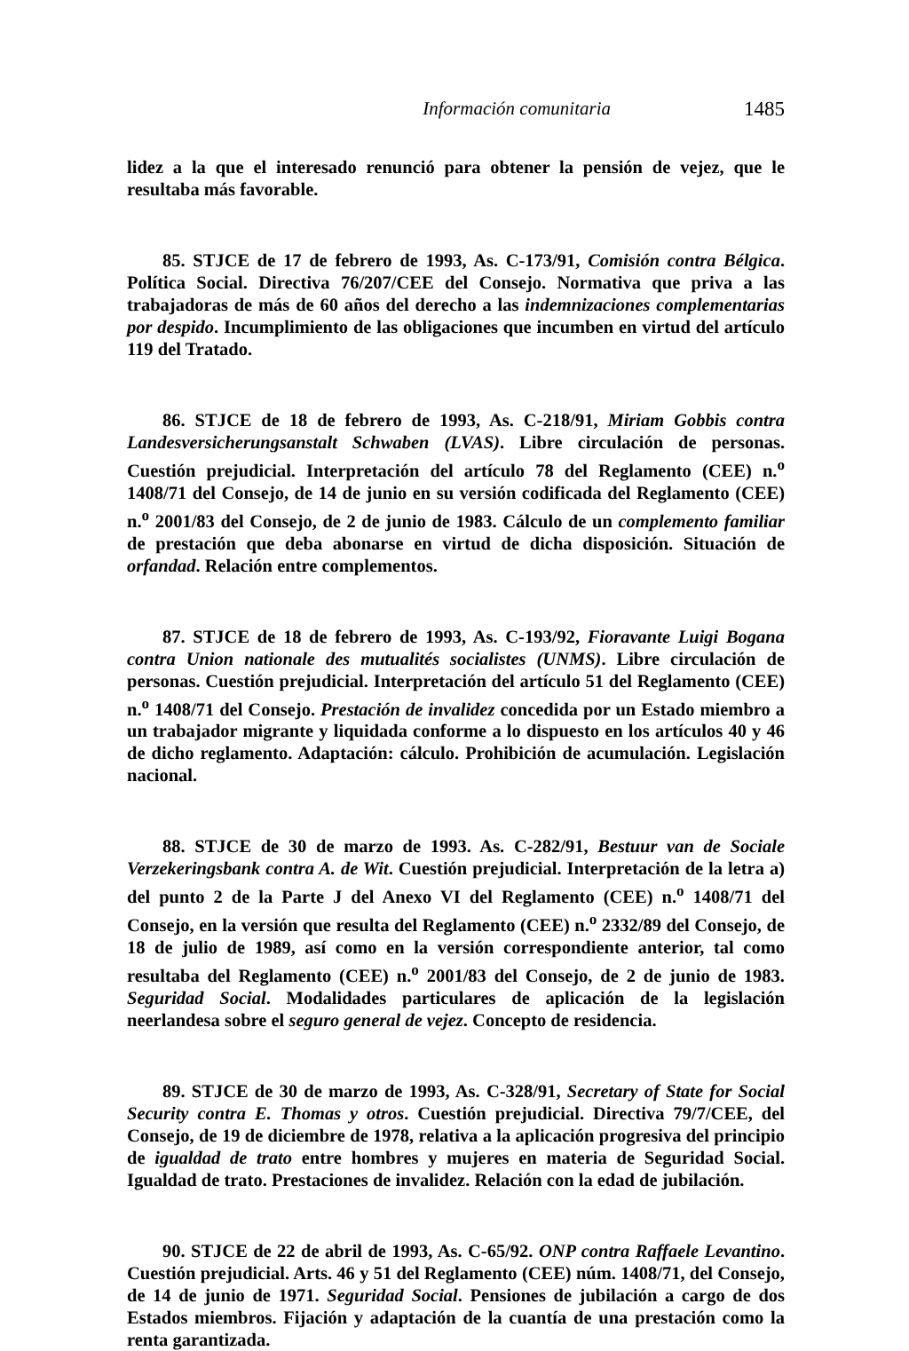Información comunitaria 1485
lidez a la que el interesado renunció para obtener la pensión de vejez, que le resultaba más favorable.
85. STJCE de 17 de febrero de 1993, As. C-173/91, Comisión contra Bélgica. Política Social. Directiva 76/207/CEE del Consejo. Normativa que priva a las trabajadoras de más de 60 años del derecho a las indemnizaciones complementarias por despido. Incumplimiento de las obligaciones que incumben en virtud del artículo 119 del Tratado.
86. STJCE de 18 de febrero de 1993, As. C-218/91, Miriam Gobbis contra Landesversicherungsanstalt Schwaben (LVAS). Libre circulación de personas. Cuestión prejudicial. Interpretación del artículo 78 del Reglamento (CEE) n.<sup>o</sup> 1408/71 del Consejo, de 14 de junio en su versión codificada del Reglamento (CEE) n.<sup>o</sup> 2001/83 del Consejo, de 2 de junio de 1983. Cálculo de un complemento familiar de prestación que deba abonarse en virtud de dicha disposición. Situación de orfandad. Relación entre complementos.
87. STJCE de 18 de febrero de 1993, As. C-193/92, Fioravante Luigi Bogana contra Union nationale des mutualités socialistes (UNMS). Libre circulación de personas. Cuestión prejudicial. Interpretación del artículo 51 del Reglamento (CEE) n.<sup>o</sup> 1408/71 del Consejo. Prestación de invalidez concedida por un Estado miembro a un trabajador migrante y liquidada conforme a lo dispuesto en los artículos 40 y 46 de dicho reglamento. Adaptación: cálculo. Prohibición de acumulación. Legislación nacional.
88. STJCE de 30 de marzo de 1993. As. C-282/91, Bestuur van de Sociale Verzekeringsbank contra A. de Wit. Cuestión prejudicial. Interpretación de la letra a) del punto 2 de la Parte J del Anexo VI del Reglamento (CEE) n.<sup>o</sup> 1408/71 del Consejo, en la versión que resulta del Reglamento (CEE) n.<sup>o</sup> 2332/89 del Consejo, de 18 de julio de 1989, así como en la versión correspondiente anterior, tal como resultaba del Reglamento (CEE) n.<sup>o</sup> 2001/83 del Consejo, de 2 de junio de 1983. Seguridad Social. Modalidades particulares de aplicación de la legislación neerlandesa sobre el seguro general de vejez. Concepto de residencia.
89. STJCE de 30 de marzo de 1993, As. C-328/91, Secretary of State for Social Security contra E. Thomas y otros. Cuestión prejudicial. Directiva 79/7/CEE, del Consejo, de 19 de diciembre de 1978, relativa a la aplicación progresiva del principio de igualdad de trato entre hombres y mujeres en materia de Seguridad Social. Igualdad de trato. Prestaciones de invalidez. Relación con la edad de jubilación.
90. STJCE de 22 de abril de 1993, As. C-65/92. ONP contra Raffaele Levantino. Cuestión prejudicial. Arts. 46 y 51 del Reglamento (CEE) núm. 1408/71, del Consejo, de 14 de junio de 1971. Seguridad Social. Pensiones de jubilación a cargo de dos Estados miembros. Fijación y adaptación de la cuantía de una prestación como la renta garantizada.